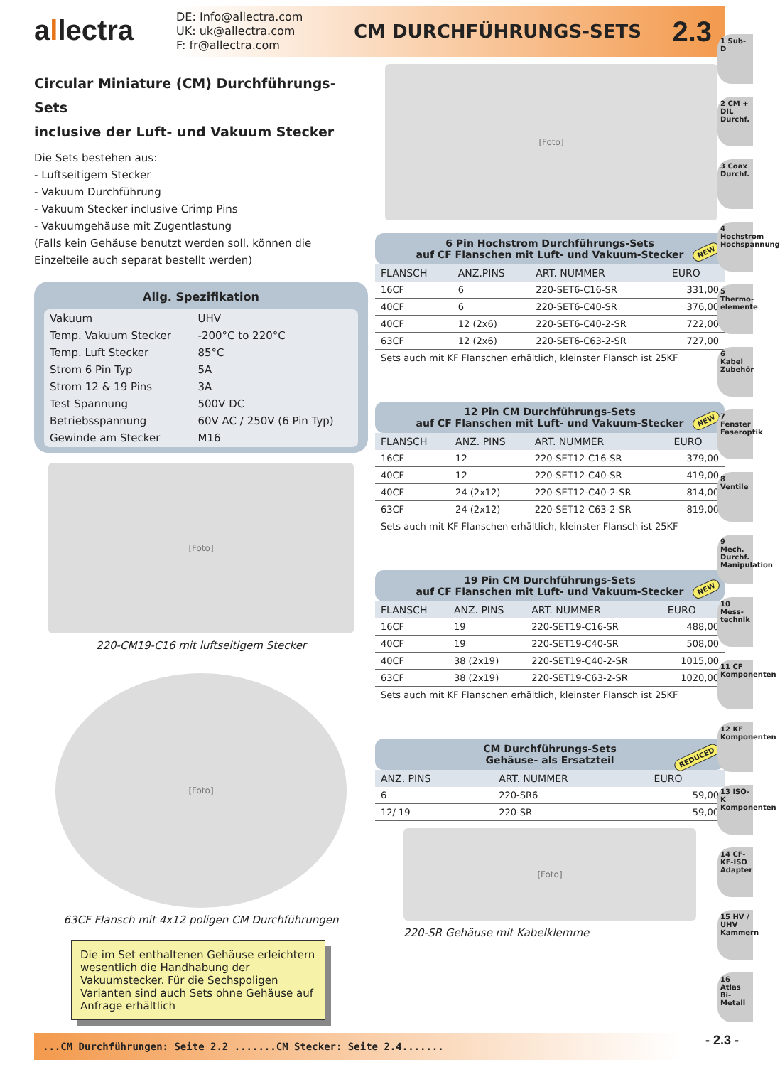allectra
DE: Info@allectra.com
UK: uk@allectra.com
F: fr@allectra.com
CM DURCHFÜHRUNGS-SETS
2.3
Circular Miniature (CM) Durchführungs-Sets
inclusive der Luft- und Vakuum Stecker
Die Sets bestehen aus:
- Luftseitigem Stecker
- Vakuum Durchführung
- Vakuum Stecker inclusive Crimp Pins
- Vakuumgehäuse mit Zugentlastung
(Falls kein Gehäuse benutzt werden soll, können die Einzelteile auch separat bestellt werden)
Allg. Spezifikation
| Vakuum | UHV |
| Temp. Vakuum Stecker | -200°C to 220°C |
| Temp. Luft Stecker | 85°C |
| Strom 6 Pin Typ | 5A |
| Strom 12 & 19 Pins | 3A |
| Test Spannung | 500V DC |
| Betriebsspannung | 60V AC / 250V (6 Pin Typ) |
| Gewinde am Stecker | M16 |
[Foto]
220-CM19-C16 mit luftseitigem Stecker
[Foto]
63CF Flansch mit 4x12 poligen CM Durchführungen
Die im Set enthaltenen Gehäuse erleichtern wesentlich die Handhabung der Vakuumstecker. Für die Sechspoligen Varianten sind auch Sets ohne Gehäuse auf Anfrage erhältlich
[Foto]
6 Pin Hochstrom Durchführungs-Sets
auf CF Flanschen mit Luft- und Vakuum-Stecker
NEW
| FLANSCH | ANZ.PINS | ART. NUMMER | EURO |
| --- | --- | --- | --- |
| 16CF | 6 | 220-SET6-C16-SR | 331,00 |
| 40CF | 6 | 220-SET6-C40-SR | 376,00 |
| 40CF | 12 (2x6) | 220-SET6-C40-2-SR | 722,00 |
| 63CF | 12 (2x6) | 220-SET6-C63-2-SR | 727,00 |
Sets auch mit KF Flanschen erhältlich, kleinster Flansch ist 25KF
12 Pin CM Durchführungs-Sets
auf CF Flanschen mit Luft- und Vakuum-Stecker
NEW
| FLANSCH | ANZ. PINS | ART. NUMMER | EURO |
| --- | --- | --- | --- |
| 16CF | 12 | 220-SET12-C16-SR | 379,00 |
| 40CF | 12 | 220-SET12-C40-SR | 419,00 |
| 40CF | 24 (2x12) | 220-SET12-C40-2-SR | 814,00 |
| 63CF | 24 (2x12) | 220-SET12-C63-2-SR | 819,00 |
Sets auch mit KF Flanschen erhältlich, kleinster Flansch ist 25KF
19 Pin CM Durchführungs-Sets
auf CF Flanschen mit Luft- und Vakuum-Stecker
NEW
| FLANSCH | ANZ. PINS | ART. NUMMER | EURO |
| --- | --- | --- | --- |
| 16CF | 19 | 220-SET19-C16-SR | 488,00 |
| 40CF | 19 | 220-SET19-C40-SR | 508,00 |
| 40CF | 38 (2x19) | 220-SET19-C40-2-SR | 1015,00 |
| 63CF | 38 (2x19) | 220-SET19-C63-2-SR | 1020,00 |
Sets auch mit KF Flanschen erhältlich, kleinster Flansch ist 25KF
CM Durchführungs-Sets
Gehäuse- als Ersatzteil
REDUCED
| ANZ. PINS | ART. NUMMER | EURO |
| --- | --- | --- |
| 6 | 220-SR6 | 59,00 |
| 12/ 19 | 220-SR | 59,00 |
[Foto]
220-SR Gehäuse mit Kabelklemme
1 Sub-D
2 CM + DIL Durchf.
3 Coax Durchf.
4 Hochstrom Hochspannung
5 Thermo-elemente
6 Kabel Zubehör
7 Fenster Faseroptik
8 Ventile
9 Mech. Durchf. Manipulation
10 Mess-technik
11 CF Komponenten
12 KF Komponenten
13 ISO-K Komponenten
14 CF-KF-ISO Adapter
15 HV / UHV Kammern
16 Atlas Bi-Metall
...CM Durchführungen: Seite 2.2 .......CM Stecker: Seite 2.4....... - 2.3 -